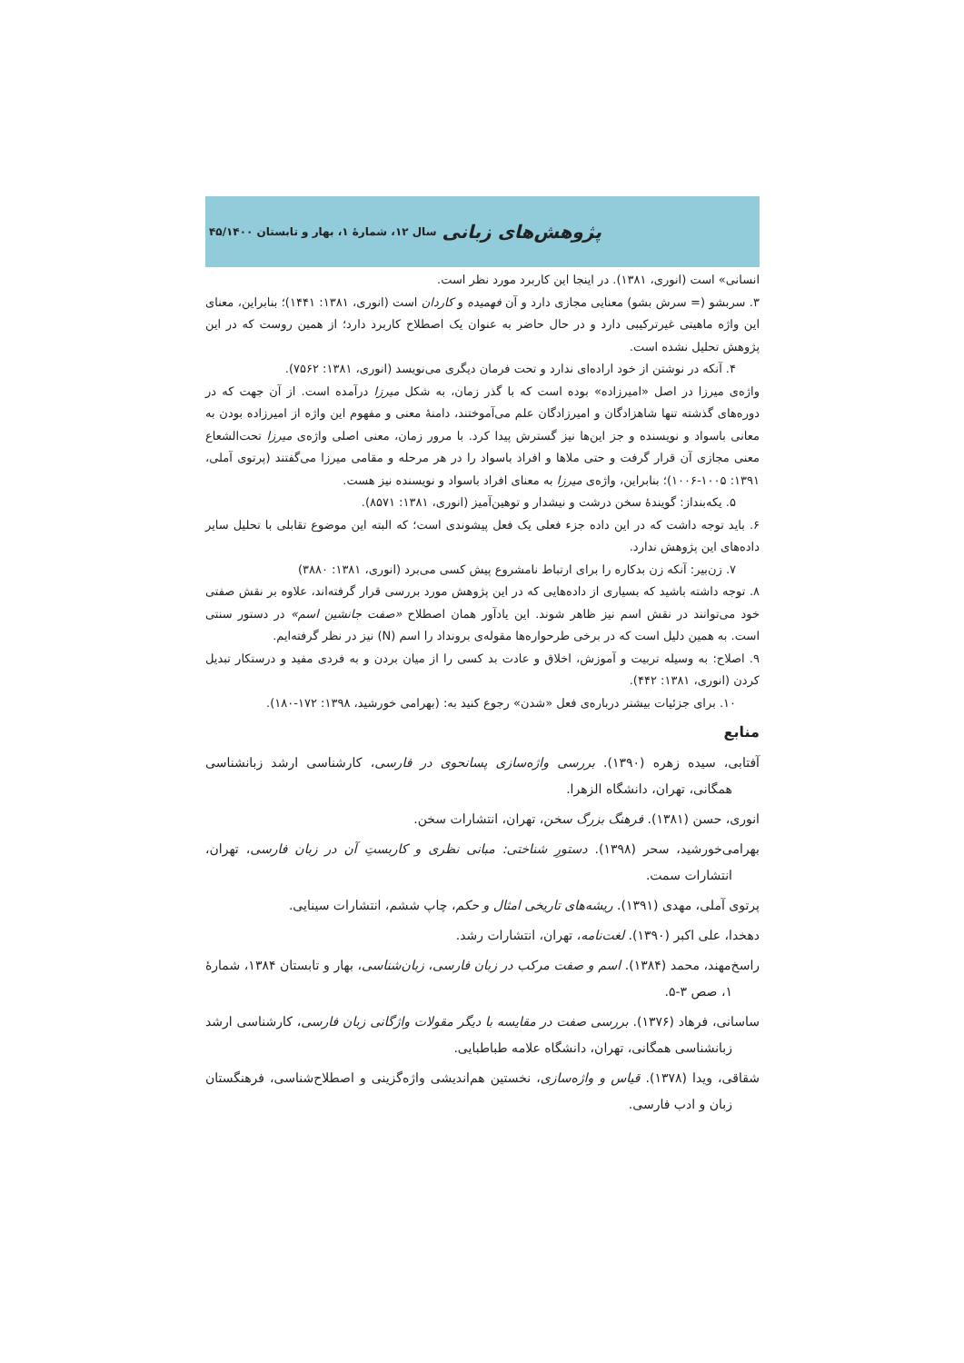سال ۱۲، شمارهٔ ۱، بهار و تابستان ۴۵/۱۴۰۰ پژوهش‌های زبانی
انسانی» است (انوری، ۱۳۸۱). در اینجا این کاربرد مورد نظر است.
۳. سربشو (= سرش بشو) معنایی مجازی دارد و آن فهمیده و کاردان است (انوری، ۱۳۸۱: ۱۴۴۱)؛ بنابراین، معنای این واژه ماهیتی غیرترکیبی دارد و در حال حاضر به عنوان یک اصطلاح کاربرد دارد؛ از همین روست که در این پژوهش تحلیل نشده است.
۴. آنکه در نوشتن از خود اراده‌ای ندارد و تحت فرمان دیگری می‌نویسد (انوری، ۱۳۸۱: ۷۵۶۲).
واژه‌ی میرزا در اصل «امیرزاده» بوده است که با گذر زمان، به شکل میرزا درآمده است. از آن جهت که در دوره‌های گذشته تنها شاهزادگان و امیرزادگان علم می‌آموختند، دامنهٔ معنی و مفهوم این واژه از امیرزاده بودن به معانی باسواد و نویسنده و جز این‌ها نیز گسترش پیدا کرد. با مرور زمان، معنی اصلی واژه‌ی میرزا تحت‌الشعاع معنی مجازی آن قرار گرفت و حتی ملاها و افراد باسواد را در هر مرحله و مقامی میرزا می‌گفتند (پرتوی آملی، ۱۳۹۱: ۱۰۰۵-۱۰۰۶)؛ بنابراین، واژه‌ی میرزا به معنای افراد باسواد و نویسنده نیز هست.
۵. یکه‌بنداز: گویندهٔ سخن درشت و نیشدار و توهین‌آمیز (انوری، ۱۳۸۱: ۸۵۷۱).
۶. باید توجه داشت که در این داده جزء فعلی یک فعل پیشوندی است؛ که البته این موضوع تقابلی با تحلیل سایر داده‌های این پژوهش ندارد.
۷. زن‌بیر: آنکه زن بدکاره را برای ارتباط نامشروع پیش کسی می‌برد (انوری، ۱۳۸۱: ۳۸۸۰)
۸. توجه داشته باشید که بسیاری از داده‌هایی که در این پژوهش مورد بررسی قرار گرفته‌اند، علاوه بر نقش صفتی خود می‌توانند در نقش اسم نیز ظاهر شوند. این یادآور همان اصطلاح «صفت جانشین اسم» در دستور سنتی است. به همین دلیل است که در برخی طرحواره‌ها مقوله‌ی برونداد را اسم (N) نیز در نظر گرفته‌ایم.
۹. اصلاح: به وسیله تربیت و آموزش، اخلاق و عادت بد کسی را از میان بردن و به فردی مفید و درستکار تبدیل کردن (انوری، ۱۳۸۱: ۴۴۲).
۱۰. برای جزئیات بیشتر درباره‌ی فعل «شدن» رجوع کنید به: (بهرامی خورشید، ۱۳۹۸: ۱۷۲-۱۸۰).
منابع
آفتابی، سیده زهره (۱۳۹۰). بررسی واژه‌سازی پسانحوی در فارسی، کارشناسی ارشد زبانشناسی همگانی، تهران، دانشگاه الزهرا.
انوری، حسن (۱۳۸۱). فرهنگ بزرگ سخن، تهران، انتشارات سخن.
بهرامی‌خورشید، سحر (۱۳۹۸). دستورِ شناختی: مبانی نظری و کاربستِ آن در زبان فارسی، تهران، انتشارات سمت.
پرتوی آملی، مهدی (۱۳۹۱). ریشه‌های تاریخی امثال و حکم، چاپ ششم، انتشارات سینایی.
دهخدا، علی اکبر (۱۳۹۰). لغت‌نامه، تهران، انتشارات رشد.
راسخ‌مهند، محمد (۱۳۸۴). اسم و صفت مرکب در زبان فارسی، زبان‌شناسی، بهار و تابستان ۱۳۸۴، شمارهٔ ۱، صص ۳-۵.
ساسانی، فرهاد (۱۳۷۶). بررسی صفت در مقایسه با دیگر مقولات واژگانی زبان فارسی، کارشناسی ارشد زبانشناسی همگانی، تهران، دانشگاه علامه طباطبایی.
شقاقی، ویدا (۱۳۷۸). قیاس و واژه‌سازی، نخستین هم‌اندیشی واژه‌گزینی و اصطلاح‌شناسی، فرهنگستان زبان و ادب فارسی.